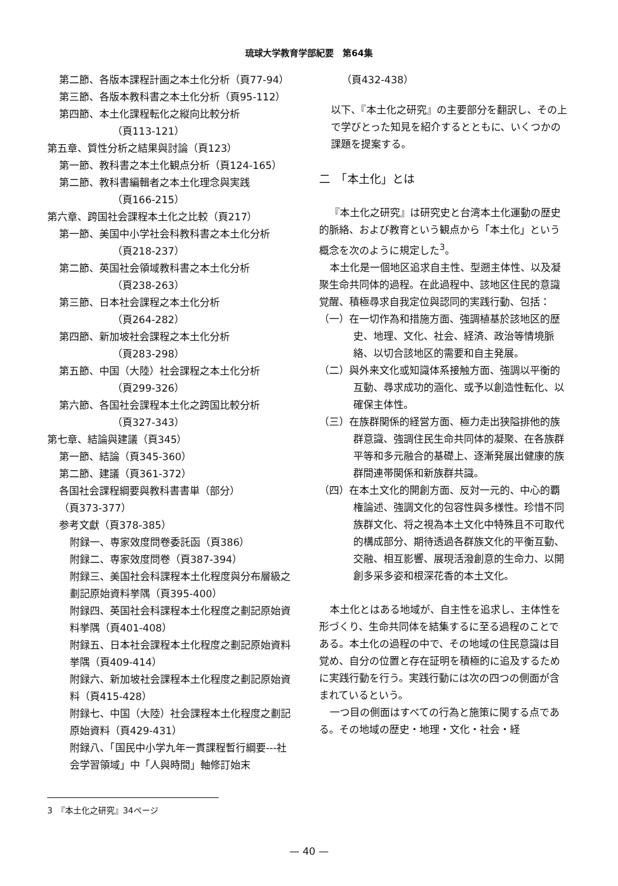琉球大学教育学部紀要　第64集
第二節、各版本課程計画之本土化分析（頁77-94）
第三節、各版本教科書之本土化分析（頁95-112）
第四節、本土化課程転化之縦向比較分析
（頁113-121）
第五章、質性分析之結果與討論（頁123）
第一節、教科書之本土化観点分析（頁124-165）
第二節、教科書編輯者之本土化理念與実践
（頁166-215）
第六章、跨国社会課程本土化之比較（頁217）
第一節、美国中小学社会科教科書之本土化分析
（頁218-237）
第二節、英国社会領域教科書之本土化分析
（頁238-263）
第三節、日本社会課程之本土化分析
（頁264-282）
第四節、新加坡社会課程之本土化分析
（頁283-298）
第五節、中国（大陸）社会課程之本土化分析
（頁299-326）
第六節、各国社会課程本土化之跨国比較分析
（頁327-343）
第七章、結論與建議（頁345）
第一節、結論（頁345-360）
第二節、建議（頁361-372）
各国社会課程綱要與教科書書単（部分）
（頁373-377）
参考文獻（頁378-385）
附録一、専家效度問卷委託函（頁386）
附録二、専家效度問卷（頁387-394）
附録三、美国社会科課程本土化程度與分布層級之劃記原始資料挙隅（頁395-400）
附録四、英国社会科課程本土化程度之劃記原始資料挙隅（頁401-408）
附録五、日本社会課程本土化程度之劃記原始資料挙隅（頁409-414）
附録六、新加坡社会課程本土化程度之劃記原始資料（頁415-428）
附録七、中国（大陸）社会課程本土化程度之劃記原始資料（頁429-431）
附録八、「国民中小学九年一貫課程暫行綱要---社会学習領域」中「人與時間」軸修訂始末
（頁432-438）
以下、『本土化之研究』の主要部分を翻訳し、その上で学びとった知見を紹介するとともに、いくつかの課題を提案する。
二　「本土化」とは
『本土化之研究』は研究史と台湾本土化運動の歴史的脈絡、および教育という観点から「本土化」という概念を次のように規定した<sup>3</sup>。
本土化是一個地区追求自主性、型遡主体性、以及凝聚生命共同体的過程。在此過程中、該地区住民的意識覚醒、積極尋求自我定位與認同的実践行動、包括：
（一）在一切作為和措施方面、強調植基於該地区的歴史、地理、文化、社会、経済、政治等情境脈絡、以切合該地区的需要和自主発展。
（二）與外来文化或知識体系接触方面、強調以平衡的互動、尋求成功的涵化、或予以創造性転化、以確保主体性。
（三）在族群関係的経営方面、極力走出狭隘排他的族群意識、強調住民生命共同体的凝聚、在各族群平等和多元融合的基礎上、逐漸発展出健康的族群間連帯関係和新族群共識。
（四）在本土文化的開創方面、反対一元的、中心的覇権論述、強調文化的包容性與多様性。珍惜不同族群文化、将之視為本土文化中特殊且不可取代的構成部分、期待透過各群族文化的平衡互動、交融、相互影響、展現活潑創意的生命力、以開創多采多姿和根深花香的本土文化。
本土化とはある地域が、自主性を追求し、主体性を形づくり、生命共同体を結集するに至る過程のことである。本土化の過程の中で、その地域の住民意識は目覚め、自分の位置と存在証明を積極的に追及するために実践行動を行う。実践行動には次の四つの側面が含まれているという。
一つ目の側面はすべての行為と施策に関する点である。その地域の歴史・地理・文化・社会・経
3　『本土化之研究』34ページ
— 40 —